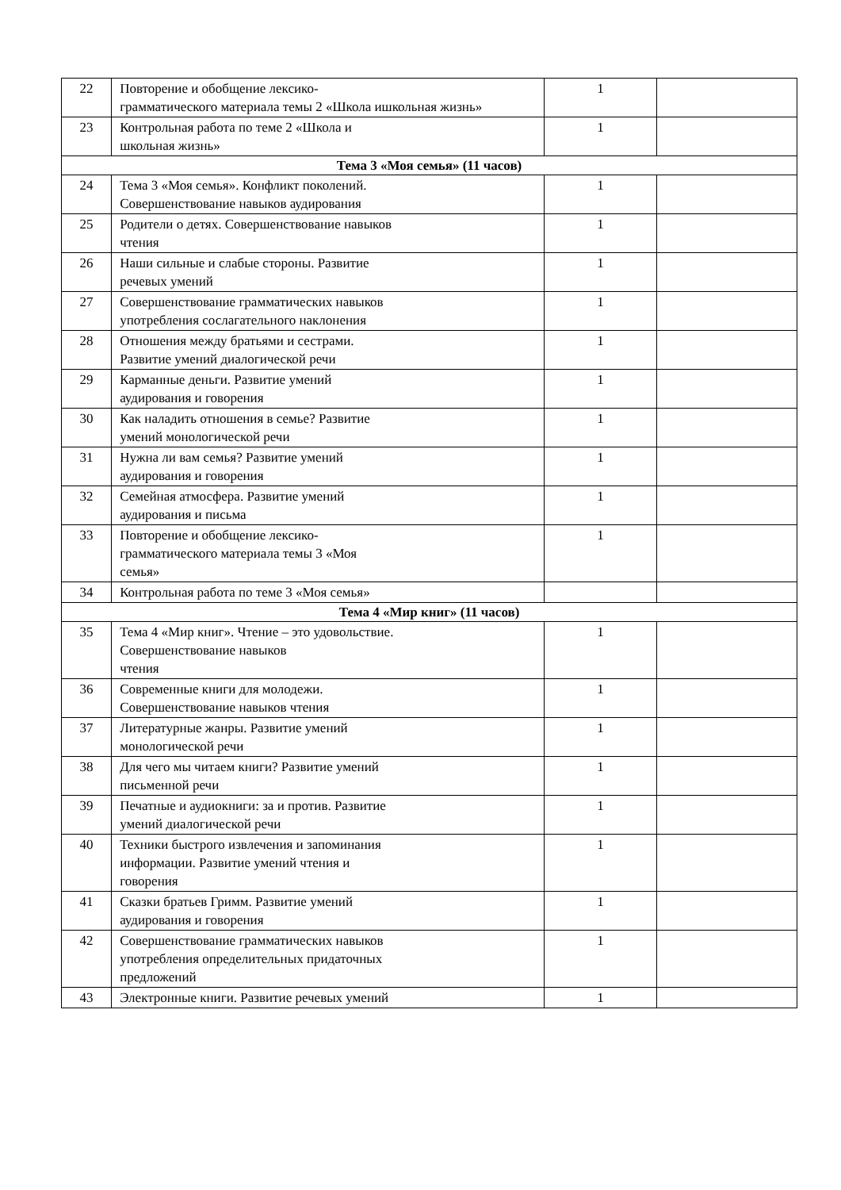| 22 | Повторение и обобщение лексико- грамматического материала темы 2 «Школа ишкольная жизнь» | 1 | |
| 23 | Контрольная работа по теме 2 «Школа и школьная жизнь» | 1 | |
| Тема 3 «Моя семья» (11 часов) | | | |
| 24 | Тема 3 «Моя семья». Конфликт поколений. Совершенствование навыков аудирования | 1 | |
| 25 | Родители о детях. Совершенствование навыков чтения | 1 | |
| 26 | Наши сильные и слабые стороны. Развитие речевых умений | 1 | |
| 27 | Совершенствование грамматических навыков употребления сослагательного наклонения | 1 | |
| 28 | Отношения между братьями и сестрами. Развитие умений диалогической речи | 1 | |
| 29 | Карманные деньги. Развитие умений аудирования и говорения | 1 | |
| 30 | Как наладить отношения в семье? Развитие умений монологической речи | 1 | |
| 31 | Нужна ли вам семья? Развитие умений аудирования и говорения | 1 | |
| 32 | Семейная атмосфера. Развитие умений аудирования и письма | 1 | |
| 33 | Повторение и обобщение лексико- грамматического материала темы 3 «Моя семья» | 1 | |
| 34 | Контрольная работа по теме 3 «Моя семья» | | |
| Тема 4 «Мир книг» (11 часов) | | | |
| 35 | Тема 4 «Мир книг». Чтение – это удовольствие. Совершенствование навыков чтения | 1 | |
| 36 | Современные книги для молодежи. Совершенствование навыков чтения | 1 | |
| 37 | Литературные жанры. Развитие умений монологической речи | 1 | |
| 38 | Для чего мы читаем книги? Развитие умений письменной речи | 1 | |
| 39 | Печатные и аудиокниги: за и против. Развитие умений диалогической речи | 1 | |
| 40 | Техники быстрого извлечения и запоминания информации. Развитие умений чтения и говорения | 1 | |
| 41 | Сказки братьев Гримм. Развитие умений аудирования и говорения | 1 | |
| 42 | Совершенствование грамматических навыков употребления определительных придаточных предложений | 1 | |
| 43 | Электронные книги. Развитие речевых умений | 1 | |